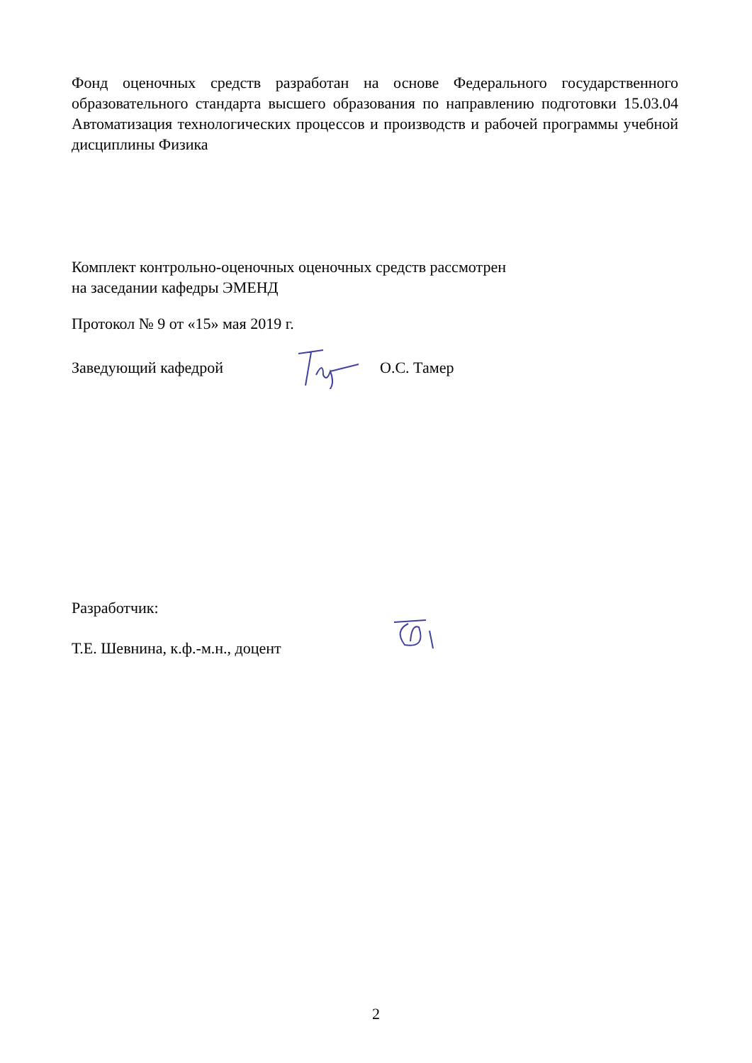Фонд оценочных средств разработан на основе Федерального государственного образовательного стандарта высшего образования по направлению подготовки 15.03.04 Автоматизация технологических процессов и производств и рабочей программы учебной дисциплины Физика
Комплект контрольно-оценочных оценочных средств рассмотрен
на заседании кафедры ЭМЕНД
Протокол № 9 от «15» мая 2019 г.
Заведующий кафедрой О.С. Тамер
Разработчик:
Т.Е. Шевнина, к.ф.-м.н., доцент
2